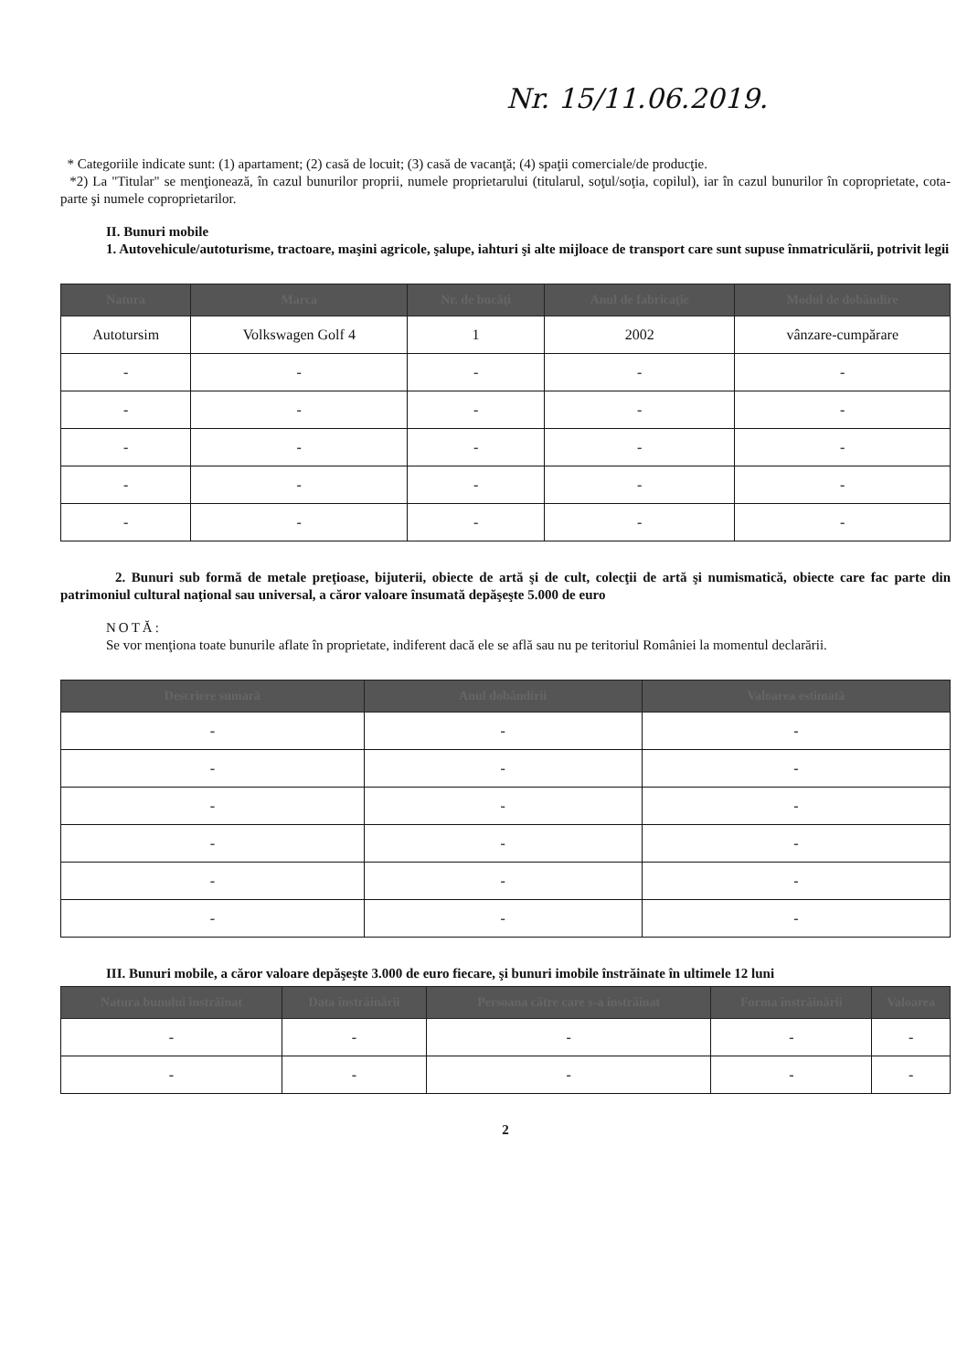Nr. 15/11.06.2019.
* Categoriile indicate sunt: (1) apartament; (2) casă de locuit; (3) casă de vacanţă; (4) spaţii comerciale/de producţie.
*2) La "Titular" se menţionează, în cazul bunurilor proprii, numele proprietarului (titularul, soţul/soţia, copilul), iar în cazul bunurilor în coproprietate, cota-parte şi numele coproprietarilor.
II. Bunuri mobile
1. Autovehicule/autoturisme, tractoare, maşini agricole, şalupe, iahturi şi alte mijloace de transport care sunt supuse înmatriculării, potrivit legii
| Natura | Marca | Nr. de bucăţi | Anul de fabricaţie | Modul de dobândire |
| --- | --- | --- | --- | --- |
| Autotursim | Volkswagen Golf 4 | 1 | 2002 | vânzare-cumpărare |
| - | - | - | - | - |
| - | - | - | - | - |
| - | - | - | - | - |
| - | - | - | - | - |
| - | - | - | - | - |
2. Bunuri sub formă de metale preţioase, bijuterii, obiecte de artă şi de cult, colecţii de artă şi numismatică, obiecte care fac parte din patrimoniul cultural naţional sau universal, a căror valoare însumată depăşeşte 5.000 de euro
NOTĂ:
Se vor menţiona toate bunurile aflate în proprietate, indiferent dacă ele se află sau nu pe teritoriul României la momentul declarării.
| Descriere sumară | Anul dobândirii | Valoarea estimată |
| --- | --- | --- |
| - | - | - |
| - | - | - |
| - | - | - |
| - | - | - |
| - | - | - |
| - | - | - |
III. Bunuri mobile, a căror valoare depăşeşte 3.000 de euro fiecare, şi bunuri imobile înstrăinate în ultimele 12 luni
| Natura bunului înstrăinat | Data înstrăinării | Persoana către care s-a înstrăinat | Forma înstrăinării | Valoarea |
| --- | --- | --- | --- | --- |
| - | - | - | - | - |
| - | - | - | - | - |
2